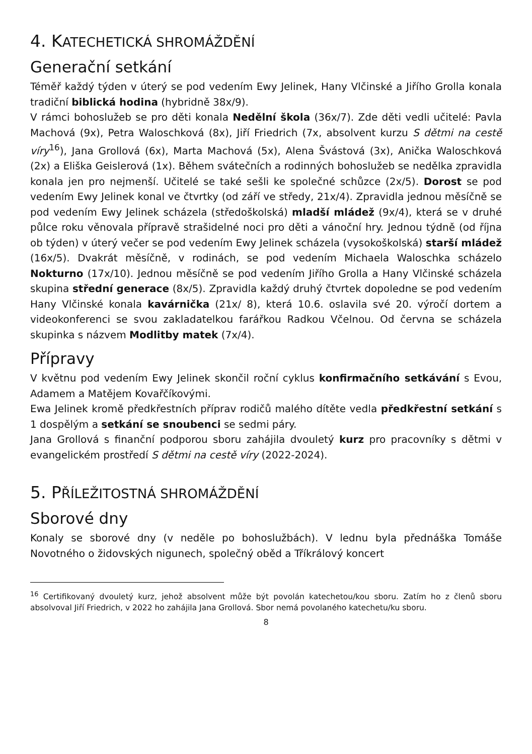4. KATECHETICKÁ SHROMÁŽDĚNÍ
Generační setkání
Téměř každý týden v úterý se pod vedením Ewy Jelinek, Hany Vlčinské a Jiřího Grolla konala tradiční biblická hodina (hybridně 38x/9).
V rámci bohoslužeb se pro děti konala Nedělní škola (36x/7). Zde děti vedli učitelé: Pavla Machová (9x), Petra Waloschková (8x), Jiří Friedrich (7x, absolvent kurzu S dětmi na cestě víry<sup>16</sup>), Jana Grollová (6x), Marta Machová (5x), Alena Švástová (3x), Anička Waloschková (2x) a Eliška Geislerová (1x). Během svátečních a rodinných bohoslužeb se nedělka zpravidla konala jen pro nejmenší. Učitelé se také sešli ke společné schůzce (2x/5). Dorost se pod vedením Ewy Jelinek konal ve čtvrtky (od září ve středy, 21x/4). Zpravidla jednou měsíčně se pod vedením Ewy Jelinek scházela (středoškolská) mladší mládež (9x/4), která se v druhé půlce roku věnovala přípravě strašidelné noci pro děti a vánoční hry. Jednou týdně (od října ob týden) v úterý večer se pod vedením Ewy Jelinek scházela (vysokoškolská) starší mládež (16x/5). Dvakrát měsíčně, v rodinách, se pod vedením Michaela Waloschka scházelo Nokturno (17x/10). Jednou měsíčně se pod vedením Jiřího Grolla a Hany Vlčinské scházela skupina střední generace (8x/5). Zpravidla každý druhý čtvrtek dopoledne se pod vedením Hany Vlčinské konala kavárnička (21x/ 8), která 10.6. oslavila své 20. výročí dortem a videokonferenci se svou zakladatelkou farářkou Radkou Včelnou. Od června se scházela skupinka s názvem Modlitby matek (7x/4).
Přípravy
V květnu pod vedením Ewy Jelinek skončil roční cyklus konfirmačního setkávání s Evou, Adamem a Matějem Kovařčíkovými.
Ewa Jelinek kromě předkřestních příprav rodičů malého dítěte vedla předkřestní setkání s 1 dospělým a setkání se snoubenci se sedmi páry.
Jana Grollová s finanční podporou sboru zahájila dvouletý kurz pro pracovníky s dětmi v evangelickém prostředí S dětmi na cestě víry (2022-2024).
5. PŘÍLEŽITOSTNÁ SHROMÁŽDĚNÍ
Sborové dny
Konaly se sborové dny (v neděle po bohoslužbách). V lednu byla přednáška Tomáše Novotného o židovských nigunech, společný oběd a Tříkrálový koncert
<sup>16</sup> Certifikovaný dvouletý kurz, jehož absolvent může být povolán katechetou/kou sboru. Zatím ho z členů sboru absolvoval Jiří Friedrich, v 2022 ho zahájila Jana Grollová. Sbor nemá povolaného katechetu/ku sboru.
8